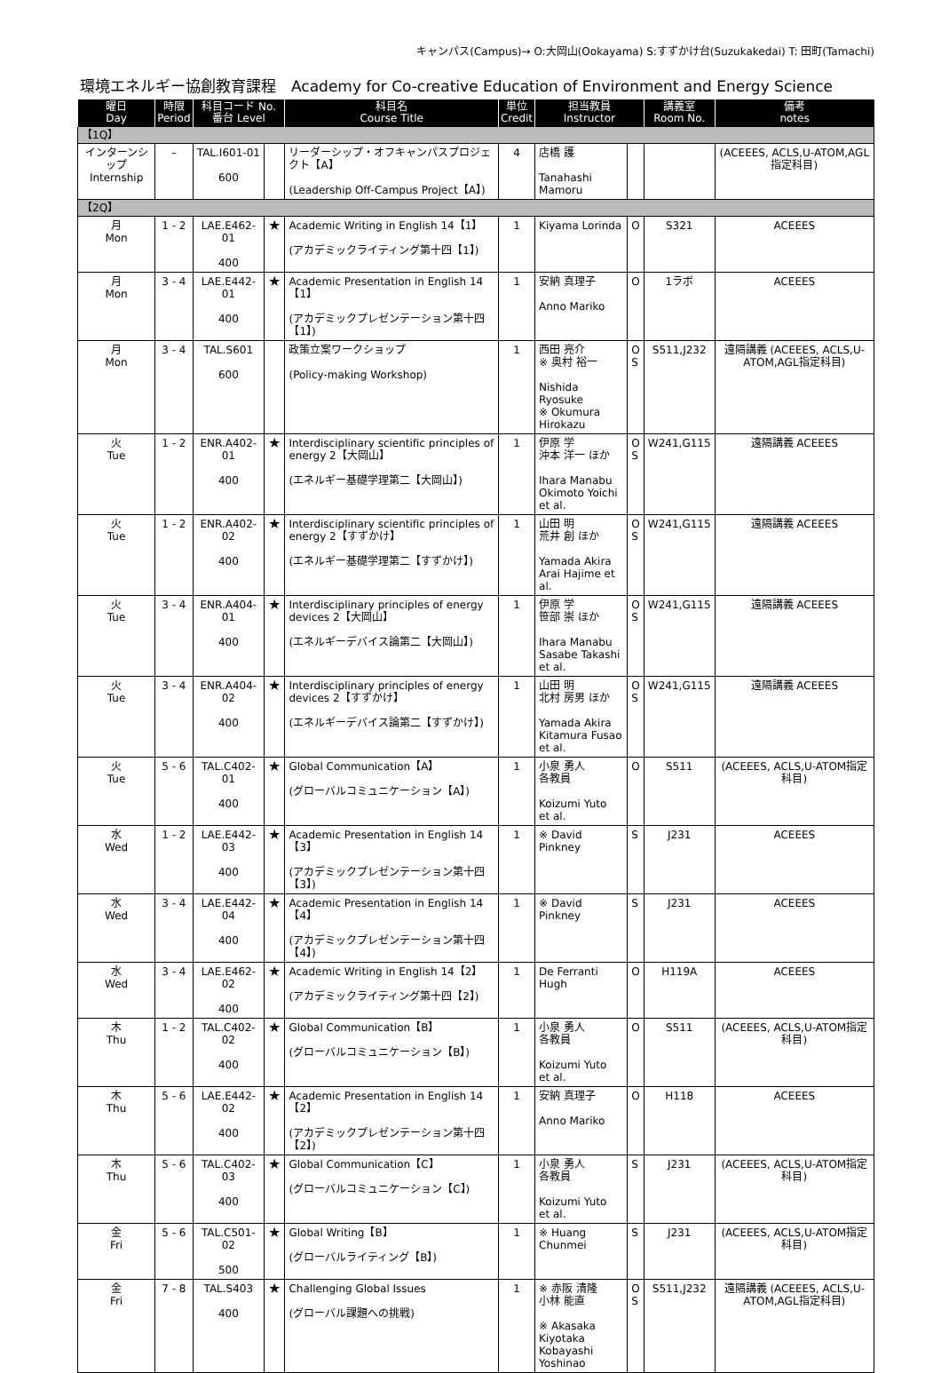キャンパス(Campus)→ O:大岡山(Ookayama) S:すずかけ台(Suzukakedai) T: 田町(Tamachi)
環境エネルギー協創教育課程　Academy for Co-creative Education of Environment and Energy Science
| 曜日 Day | 時限 Period | 科目コード No. 番台 Level | | 科目名 Course Title | 単位 Credit | 担当教員 Instructor | | 講義室 Room No. | 備考 notes |
| --- | --- | --- | --- | --- | --- | --- | --- | --- | --- |
| 【1Q】 | | | | | | | | | |
| インターンシップ Internship | – | TAL.I601-01 600 | | リーダーシップ・オフキャンパスプロジェクト【A】 (Leadership Off-Campus Project【A】) | 4 | 店橋 護 Tanahashi Mamoru | | | (ACEEES, ACLS,U-ATOM,AGL指定科目) |
| 【2Q】 | | | | | | | | | |
| 月 Mon | 1 - 2 | LAE.E462-01 400 | ★ | Academic Writing in English 14【1】 (アカデミックライティング第十四【1】) | 1 | Kiyama Lorinda | O | S321 | ACEEES |
| 月 Mon | 3 - 4 | LAE.E442-01 400 | ★ | Academic Presentation in English 14【1】 (アカデミックプレゼンテーション第十四【1】) | 1 | 安納 真理子 Anno Mariko | O | 1ラボ | ACEEES |
| 月 Mon | 3 - 4 | TAL.S601 600 | | 政策立案ワークショップ (Policy-making Workshop) | 1 | 西田 亮介 ※ 奥村 裕一 Nishida Ryosuke ※ Okumura Hirokazu | O S | S511,J232 | 遠隔講義 (ACEEES, ACLS,U-ATOM,AGL指定科目) |
| 火 Tue | 1 - 2 | ENR.A402-01 400 | ★ | Interdisciplinary scientific principles of energy 2【大岡山】 (エネルギー基礎学理第二【大岡山】) | 1 | 伊原 学 沖本 洋一 ほか Ihara Manabu Okimoto Yoichi et al. | O S | W241,G115 | 遠隔講義 ACEEES |
| 火 Tue | 1 - 2 | ENR.A402-02 400 | ★ | Interdisciplinary scientific principles of energy 2【すずかけ】 (エネルギー基礎学理第二【すずかけ】) | 1 | 山田 明 荒井 創 ほか Yamada Akira Arai Hajime et al. | O S | W241,G115 | 遠隔講義 ACEEES |
| 火 Tue | 3 - 4 | ENR.A404-01 400 | ★ | Interdisciplinary principles of energy devices 2【大岡山】 (エネルギーデバイス論第二【大岡山】) | 1 | 伊原 学 笹部 崇 ほか Ihara Manabu Sasabe Takashi et al. | O S | W241,G115 | 遠隔講義 ACEEES |
| 火 Tue | 3 - 4 | ENR.A404-02 400 | ★ | Interdisciplinary principles of energy devices 2【すずかけ】 (エネルギーデバイス論第二【すずかけ】) | 1 | 山田 明 北村 房男 ほか Yamada Akira Kitamura Fusao et al. | O S | W241,G115 | 遠隔講義 ACEEES |
| 火 Tue | 5 - 6 | TAL.C402-01 400 | ★ | Global Communication【A】 (グローバルコミュニケーション【A】) | 1 | 小泉 勇人 各教員 Koizumi Yuto et al. | O | S511 | (ACEEES, ACLS,U-ATOM指定科目) |
| 水 Wed | 1 - 2 | LAE.E442-03 400 | ★ | Academic Presentation in English 14【3】 (アカデミックプレゼンテーション第十四【3】) | 1 | ※ David Pinkney | S | J231 | ACEEES |
| 水 Wed | 3 - 4 | LAE.E442-04 400 | ★ | Academic Presentation in English 14【4】 (アカデミックプレゼンテーション第十四【4】) | 1 | ※ David Pinkney | S | J231 | ACEEES |
| 水 Wed | 3 - 4 | LAE.E462-02 400 | ★ | Academic Writing in English 14【2】 (アカデミックライティング第十四【2】) | 1 | De Ferranti Hugh | O | H119A | ACEEES |
| 木 Thu | 1 - 2 | TAL.C402-02 400 | ★ | Global Communication【B】 (グローバルコミュニケーション【B】) | 1 | 小泉 勇人 各教員 Koizumi Yuto et al. | O | S511 | (ACEEES, ACLS,U-ATOM指定科目) |
| 木 Thu | 5 - 6 | LAE.E442-02 400 | ★ | Academic Presentation in English 14【2】 (アカデミックプレゼンテーション第十四【2】) | 1 | 安納 真理子 Anno Mariko | O | H118 | ACEEES |
| 木 Thu | 5 - 6 | TAL.C402-03 400 | ★ | Global Communication【C】 (グローバルコミュニケーション【C】) | 1 | 小泉 勇人 各教員 Koizumi Yuto et al. | S | J231 | (ACEEES, ACLS,U-ATOM指定科目) |
| 金 Fri | 5 - 6 | TAL.C501-02 500 | ★ | Global Writing【B】 (グローバルライティング【B】) | 1 | ※ Huang Chunmei | S | J231 | (ACEEES, ACLS,U-ATOM指定科目) |
| 金 Fri | 7 - 8 | TAL.S403 400 | ★ | Challenging Global Issues (グローバル課題への挑戦) | 1 | ※ 赤阪 清隆 小林 能直 ※ Akasaka Kiyotaka Kobayashi Yoshinao | O S | S511,J232 | 遠隔講義 (ACEEES, ACLS,U-ATOM,AGL指定科目) |